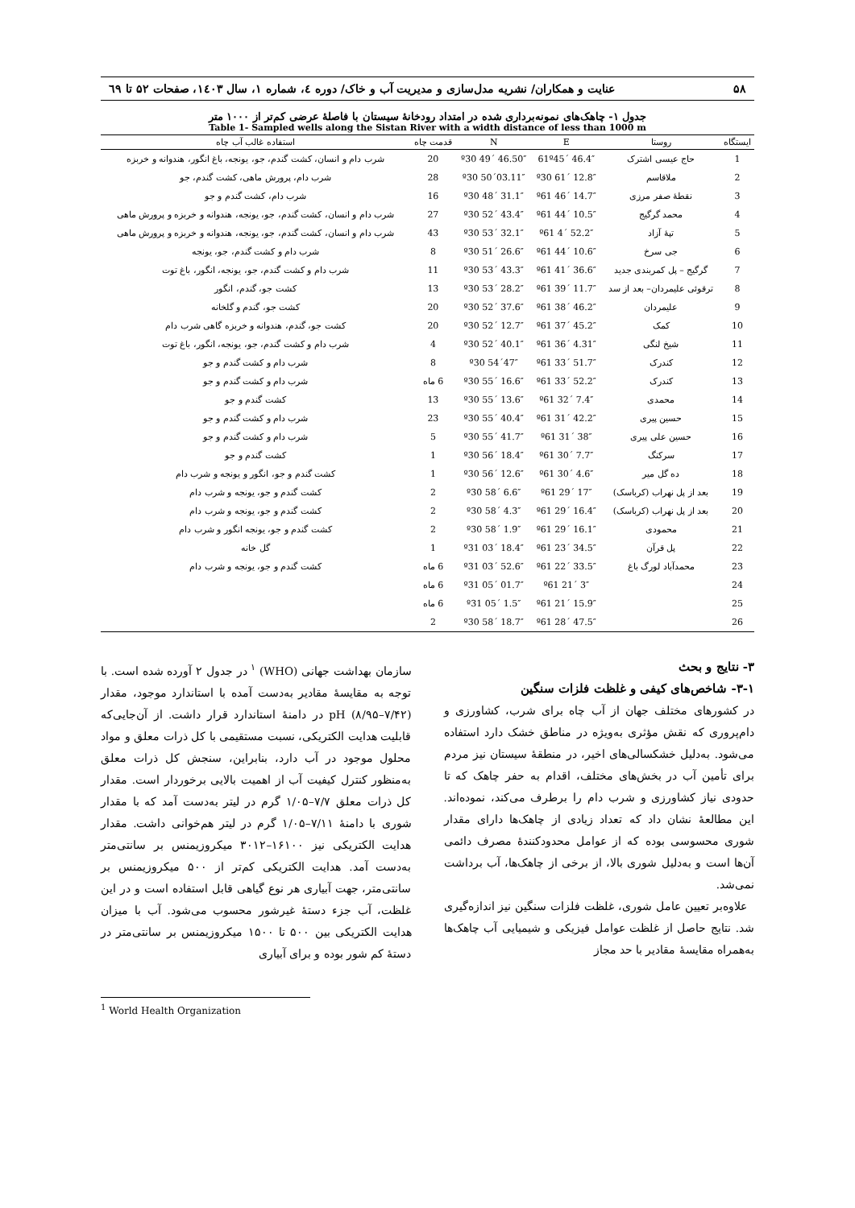۵۸ عنایت و همکاران/ نشریه مدل‌سازی و مدیریت آب و خاک/ دوره ٤، شماره ۱، سال ۱٤۰۳، صفحات ۵۲ تا ٦۹
جدول ۱- چاهک‌های نمونه‌برداری شده در امتداد رودخانهٔ سیستان با فاصلهٔ عرضی کم‌تر از ۱۰۰۰ متر
Table 1- Sampled wells along the Sistan River with a width distance of less than 1000 m
| ایستگاه | روستا | E | N | قدمت چاه | استفاده غالب آب چاه |
| --- | --- | --- | --- | --- | --- |
| 1 | حاج عیسی اشترک | 61º45´ 46.4″ | º30 49´ 46.50″ | 20 | شرب دام و انسان، کشت گندم، جو، یونجه، باغ انگور، هندوانه و خربزه |
| 2 | ملاقاسم | º30 61´ 12.8″ | º30 50´03.11″ | 28 | شرب دام، پرورش ماهی، کشت گندم، جو |
| 3 | نقطهٔ صفر مرزی | º61 46´ 14.7″ | º30 48´ 31.1″ | 16 | شرب دام، کشت گندم و جو |
| 4 | محمد گرگیج | º61 44´ 10.5″ | º30 52´ 43.4″ | 27 | شرب دام و انسان، کشت گندم، جو، یونجه، هندوانه و خربزه و پرورش ماهی |
| 5 | تپهٔ آزاد | º61 4´ 52.2″ | º30 53´ 32.1″ | 43 | شرب دام و انسان، کشت گندم، جو، یونجه، هندوانه و خربزه و پرورش ماهی |
| 6 | جی سرخ | º61 44´ 10.6″ | º30 51´ 26.6″ | 8 | شرب دام و کشت گندم، جو، یونجه |
| 7 | گرگیج – پل کمربندی جدید | º61 41´ 36.6″ | º30 53´ 43.3″ | 11 | شرب دام و کشت گندم، جو، یونجه، انگور، باغ توت |
| 8 | ترقوئی علیمردان– بعد از سد | º61 39´ 11.7″ | º30 53´ 28.2″ | 13 | کشت جو، گندم، انگور |
| 9 | علیمردان | º61 38´ 46.2″ | º30 52´ 37.6″ | 20 | کشت جو، گندم و گلخانه |
| 10 | کمک | º61 37´ 45.2″ | º30 52´ 12.7″ | 20 | کشت جو، گندم، هندوانه و خربزه گاهی شرب دام |
| 11 | شیخ لنگی | º61 36´ 4.31″ | º30 52´ 40.1″ | 4 | شرب دام و کشت گندم، جو، یونجه، انگور، باغ توت |
| 12 | کندرک | º61 33´ 51.7″ | º30 54´47″ | 8 | شرب دام و کشت گندم و جو |
| 13 | کندرک | º61 33´ 52.2″ | º30 55´ 16.6″ | 6 ماه | شرب دام و کشت گندم و جو |
| 14 | محمدی | º61 32´ 7.4″ | º30 55´ 13.6″ | 13 | کشت گندم و جو |
| 15 | حسین پیری | º61 31´ 42.2″ | º30 55´ 40.4″ | 23 | شرب دام و کشت گندم و جو |
| 16 | حسین علی پیری | º61 31´ 38″ | º30 55´ 41.7″ | 5 | شرب دام و کشت گندم و جو |
| 17 | سرکنگ | º61 30´ 7.7″ | º30 56´ 18.4″ | 1 | کشت گندم و جو |
| 18 | ده گل میر | º61 30´ 4.6″ | º30 56´ 12.6″ | 1 | کشت گندم و جو، انگور و یونجه و شرب دام |
| 19 | بعد از پل نهراب (کرباسک) | º61 29´ 17″ | º30 58´ 6.6″ | 2 | کشت گندم و جو، یونجه و شرب دام |
| 20 | بعد از پل نهراب (کرباسک) | º61 29´ 16.4″ | º30 58´ 4.3″ | 2 | کشت گندم و جو، یونجه و شرب دام |
| 21 | محمودی | º61 29´ 16.1″ | º30 58´ 1.9″ | 2 | کشت گندم و جو، یونجه انگور و شرب دام |
| 22 | پل قرآن | º61 23´ 34.5″ | º31 03´ 18.4″ | 1 | گل خانه |
| 23 | محمدآباد لورگ باغ | º61 22´ 33.5″ | º31 03´ 52.6″ | 6 ماه | کشت گندم و جو، یونجه و شرب دام |
| 24 | | º61 21´ 3″ | º31 05´ 01.7″ | 6 ماه | |
| 25 | | º61 21´ 15.9″ | º31 05´ 1.5″ | 6 ماه | |
| 26 | | º61 28´ 47.5″ | º30 58´ 18.7″ | 2 | |
۳- نتایج و بحث
۳-۱- شاخص‌های کیفی و غلظت فلزات سنگین
در کشورهای مختلف جهان از آب چاه برای شرب، کشاورزی و دام‌پروری که نقش مؤثری به‌ویژه در مناطق خشک دارد استفاده می‌شود. به‌دلیل خشکسالی‌های اخیر، در منطقهٔ سیستان نیز مردم برای تأمین آب در بخش‌های مختلف، اقدام به حفر چاهک که تا حدودی نیاز کشاورزی و شرب دام را برطرف می‌کند، نموده‌اند. این مطالعهٔ نشان داد که تعداد زیادی از چاهک‌ها دارای مقدار شوری محسوسی بوده که از عوامل محدودکنندهٔ مصرف دائمی آن‌ها است و به‌دلیل شوری بالا، از برخی از چاهک‌ها، آب برداشت نمی‌شد.
علاوه‌بر تعیین عامل شوری، غلظت فلزات سنگین نیز اندازه‌گیری شد. نتایج حاصل از غلظت عوامل فیزیکی و شیمیایی آب چاهک‌ها به‌همراه مقایسهٔ مقادیر با حد مجاز
سازمان بهداشت جهانی (WHO) <sup>۱</sup> در جدول ۲ آورده شده است. با توجه به مقایسهٔ مقادیر به‌دست آمده با استاندارد موجود، مقدار pH (۸/۹۵–۷/۴۲) در دامنهٔ استاندارد قرار داشت. از آن‌جایی‌که قابلیت هدایت الکتریکی، نسبت مستقیمی با کل ذرات معلق و مواد محلول موجود در آب دارد، بنابراین، سنجش کل ذرات معلق به‌منظور کنترل کیفیت آب از اهمیت بالایی برخوردار است. مقدار کل ذرات معلق ۷/۷–۱/۰۵ گرم در لیتر به‌دست آمد که با مقدار شوری با دامنهٔ ۷/۱۱–۱/۰۵ گرم در لیتر هم‌خوانی داشت. مقدار هدایت الکتریکی نیز ۱۶۱۰۰–۳۰۱۲ میکروزیمنس بر سانتی‌متر به‌دست آمد. هدایت الکتریکی کم‌تر از ۵۰۰ میکروزیمنس بر سانتی‌متر، جهت آبیاری هر نوع گیاهی قابل استفاده است و در این غلظت، آب جزء دستهٔ غیرشور محسوب می‌شود. آب با میزان هدایت الکتریکی بین ۵۰۰ تا ۱۵۰۰ میکروزیمنس بر سانتی‌متر در دستهٔ کم شور بوده و برای آبیاری
<sup>1</sup> World Health Organization